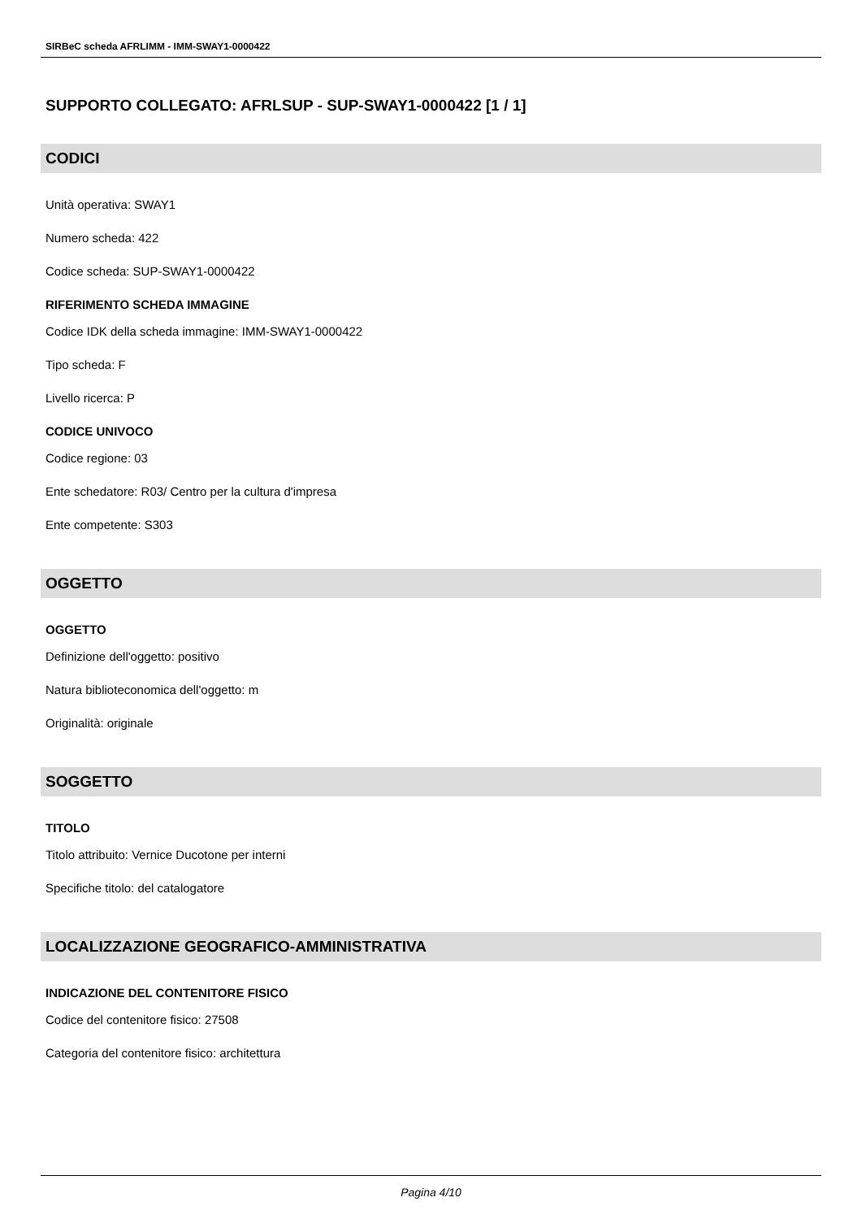SIRBeC scheda AFRLIMM - IMM-SWAY1-0000422
SUPPORTO COLLEGATO: AFRLSUP - SUP-SWAY1-0000422 [1 / 1]
CODICI
Unità operativa: SWAY1
Numero scheda: 422
Codice scheda: SUP-SWAY1-0000422
RIFERIMENTO SCHEDA IMMAGINE
Codice IDK della scheda immagine: IMM-SWAY1-0000422
Tipo scheda: F
Livello ricerca: P
CODICE UNIVOCO
Codice regione: 03
Ente schedatore: R03/ Centro per la cultura d'impresa
Ente competente: S303
OGGETTO
OGGETTO
Definizione dell'oggetto: positivo
Natura biblioteconomica dell'oggetto: m
Originalità: originale
SOGGETTO
TITOLO
Titolo attribuito: Vernice Ducotone per interni
Specifiche titolo: del catalogatore
LOCALIZZAZIONE GEOGRAFICO-AMMINISTRATIVA
INDICAZIONE DEL CONTENITORE FISICO
Codice del contenitore fisico: 27508
Categoria del contenitore fisico: architettura
Pagina 4/10